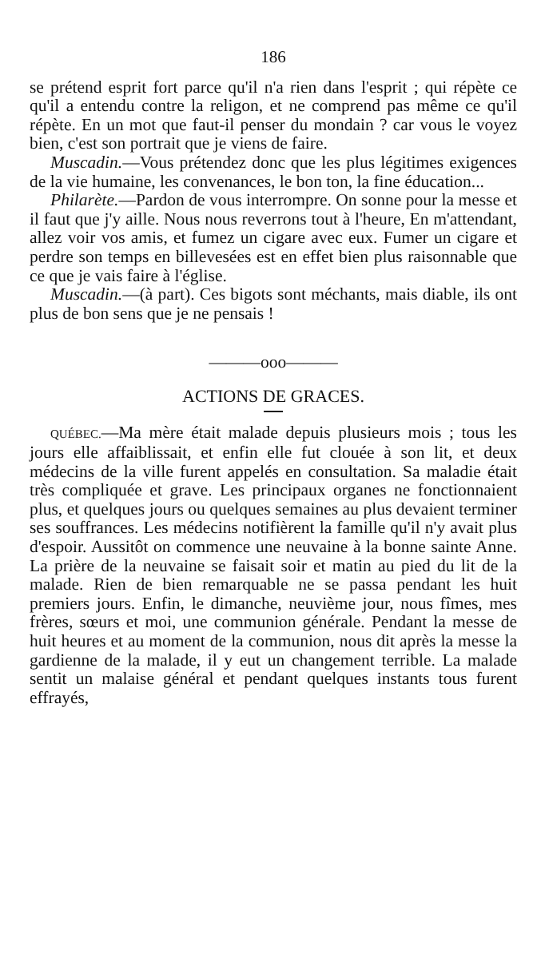186
se prétend esprit fort parce qu'il n'a rien dans l'esprit ; qui répète ce qu'il a entendu contre la religon, et ne comprend pas même ce qu'il répète. En un mot que faut-il penser du mondain ? car vous le voyez bien, c'est son portrait que je viens de faire.
Muscadin.—Vous prétendez donc que les plus légitimes exigences de la vie humaine, les convenances, le bon ton, la fine éducation...
Philarète.—Pardon de vous interrompre. On sonne pour la messe et il faut que j'y aille. Nous nous reverrons tout à l'heure, En m'attendant, allez voir vos amis, et fumez un cigare avec eux. Fumer un cigare et perdre son temps en billevesées est en effet bien plus raisonnable que ce que je vais faire à l'église.
Muscadin.—(à part). Ces bigots sont méchants, mais diable, ils ont plus de bon sens que je ne pensais !
———ooo———
ACTIONS DE GRACES.
QUÉBEC.—Ma mère était malade depuis plusieurs mois ; tous les jours elle affaiblissait, et enfin elle fut clouée à son lit, et deux médecins de la ville furent appelés en consultation. Sa maladie était très compliquée et grave. Les principaux organes ne fonctionnaient plus, et quelques jours ou quelques semaines au plus devaient terminer ses souffrances. Les médecins notifièrent la famille qu'il n'y avait plus d'espoir. Aussitôt on commence une neuvaine à la bonne sainte Anne. La prière de la neuvaine se faisait soir et matin au pied du lit de la malade. Rien de bien remarquable ne se passa pendant les huit premiers jours. Enfin, le dimanche, neuvième jour, nous fîmes, mes frères, sœurs et moi, une communion générale. Pendant la messe de huit heures et au moment de la communion, nous dit après la messe la gardienne de la malade, il y eut un changement terrible. La malade sentit un malaise général et pendant quelques instants tous furent effrayés,